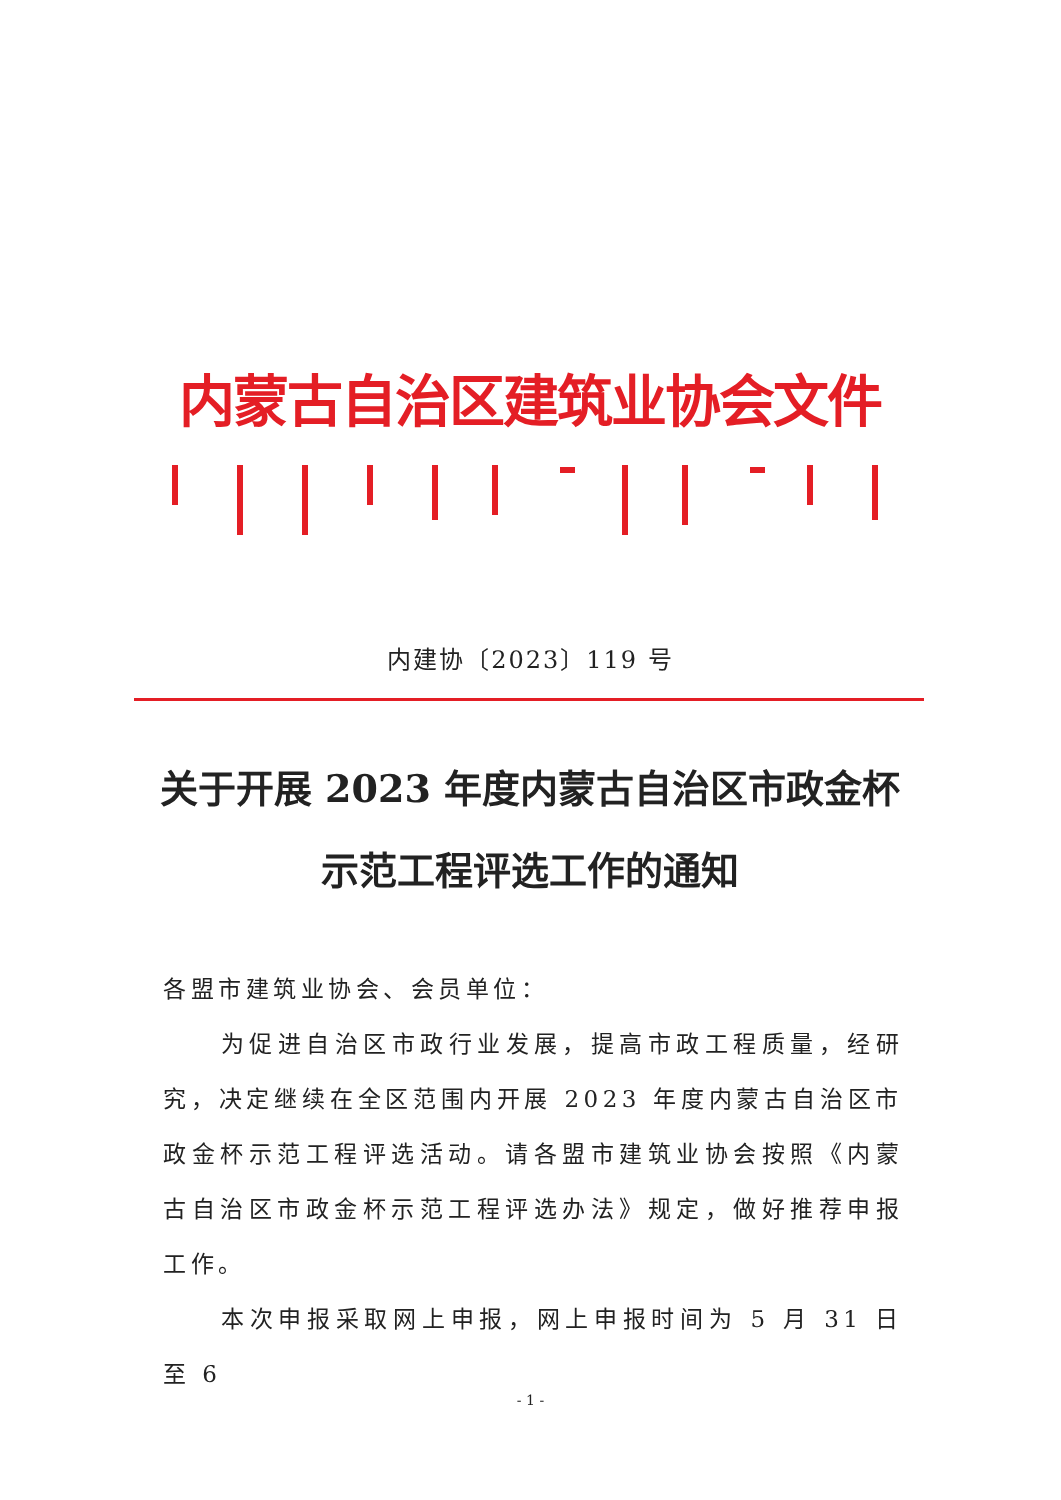内蒙古自治区建筑业协会文件
内建协〔2023〕119 号
关于开展 2023 年度内蒙古自治区市政金杯
示范工程评选工作的通知
各盟市建筑业协会、会员单位：
为促进自治区市政行业发展，提高市政工程质量，经研究，决定继续在全区范围内开展 2023 年度内蒙古自治区市政金杯示范工程评选活动。请各盟市建筑业协会按照《内蒙古自治区市政金杯示范工程评选办法》规定，做好推荐申报工作。
本次申报采取网上申报，网上申报时间为 5 月 31 日至 6
- 1 -